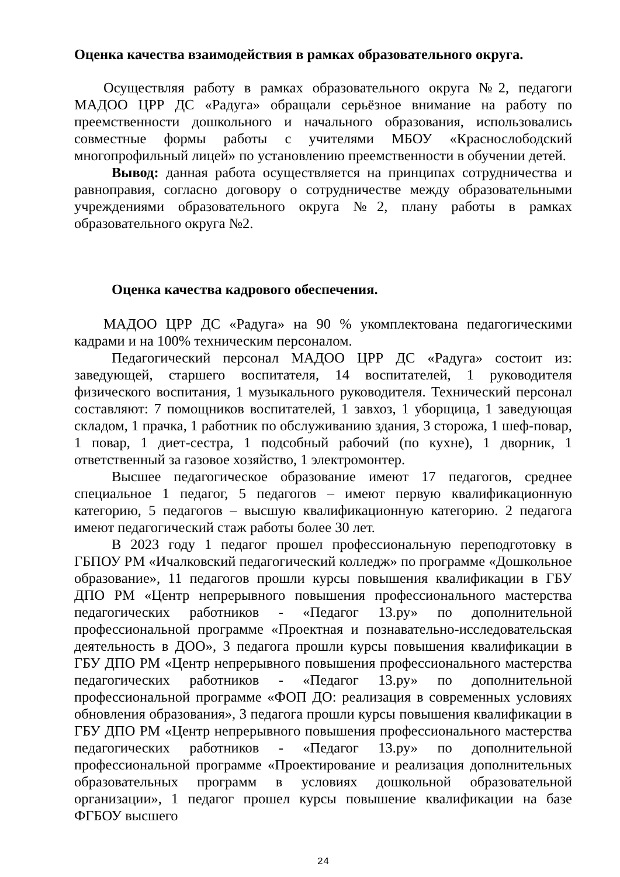Оценка качества взаимодействия в рамках образовательного округа.
Осуществляя работу в рамках образовательного округа №2, педагоги МАДОО ЦРР ДС «Радуга» обращали серьёзное внимание на работу по преемственности дошкольного и начального образования, использовались совместные формы работы с учителями МБОУ «Краснослободский многопрофильный лицей» по установлению преемственности в обучении детей.
Вывод: данная работа осуществляется на принципах сотрудничества и равноправия, согласно договору о сотрудничестве между образовательными учреждениями образовательного округа №2, плану работы в рамках образовательного округа №2.
Оценка качества кадрового обеспечения.
МАДОО ЦРР ДС «Радуга» на 90 % укомплектована педагогическими кадрами и на 100% техническим персоналом.
Педагогический персонал МАДОО ЦРР ДС «Радуга» состоит из: заведующей, старшего воспитателя, 14 воспитателей, 1 руководителя физического воспитания, 1 музыкального руководителя. Технический персонал составляют: 7 помощников воспитателей, 1 завхоз, 1 уборщица, 1 заведующая складом, 1 прачка, 1 работник по обслуживанию здания, 3 сторожа, 1 шеф-повар, 1 повар, 1 диет-сестра, 1 подсобный рабочий (по кухне), 1 дворник, 1 ответственный за газовое хозяйство, 1 электромонтер.
Высшее педагогическое образование имеют 17 педагогов, среднее специальное 1 педагог, 5 педагогов – имеют первую квалификационную категорию, 5 педагогов – высшую квалификационную категорию. 2 педагога имеют педагогический стаж работы более 30 лет.
В 2023 году 1 педагог прошел профессиональную переподготовку в ГБПОУ РМ «Ичалковский педагогический колледж» по программе «Дошкольное образование», 11 педагогов прошли курсы повышения квалификации в ГБУ ДПО РМ «Центр непрерывного повышения профессионального мастерства педагогических работников - «Педагог 13.ру» по дополнительной профессиональной программе «Проектная и познавательно-исследовательская деятельность в ДОО», 3 педагога прошли курсы повышения квалификации в ГБУ ДПО РМ «Центр непрерывного повышения профессионального мастерства педагогических работников - «Педагог 13.ру» по дополнительной профессиональной программе «ФОП ДО: реализация в современных условиях обновления образования», 3 педагога прошли курсы повышения квалификации в ГБУ ДПО РМ «Центр непрерывного повышения профессионального мастерства педагогических работников - «Педагог 13.ру» по дополнительной профессиональной программе «Проектирование и реализация дополнительных образовательных программ в условиях дошкольной образовательной организации», 1 педагог прошел курсы повышение квалификации на базе ФГБОУ высшего
24